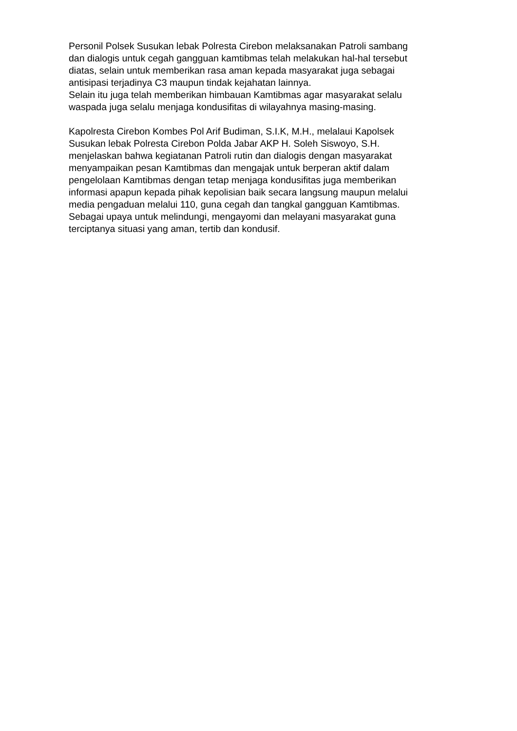Personil Polsek Susukan lebak Polresta Cirebon melaksanakan Patroli sambang dan dialogis untuk cegah gangguan kamtibmas telah melakukan hal-hal tersebut diatas, selain untuk memberikan rasa aman kepada masyarakat juga sebagai antisipasi terjadinya C3 maupun tindak kejahatan lainnya. Selain itu juga telah memberikan himbauan Kamtibmas agar masyarakat selalu waspada juga selalu menjaga kondusifitas di wilayahnya masing-masing.
Kapolresta Cirebon Kombes Pol Arif Budiman, S.I.K, M.H., melalaui Kapolsek Susukan lebak Polresta Cirebon Polda Jabar AKP H. Soleh Siswoyo, S.H. menjelaskan bahwa kegiatanan Patroli rutin dan dialogis dengan masyarakat menyampaikan pesan Kamtibmas dan mengajak untuk berperan aktif dalam pengelolaan Kamtibmas dengan tetap menjaga kondusifitas juga memberikan informasi apapun kepada pihak kepolisian baik secara langsung maupun melalui media pengaduan melalui 110, guna cegah dan tangkal gangguan Kamtibmas. Sebagai upaya untuk melindungi, mengayomi dan melayani masyarakat guna terciptanya situasi yang aman, tertib dan kondusif.